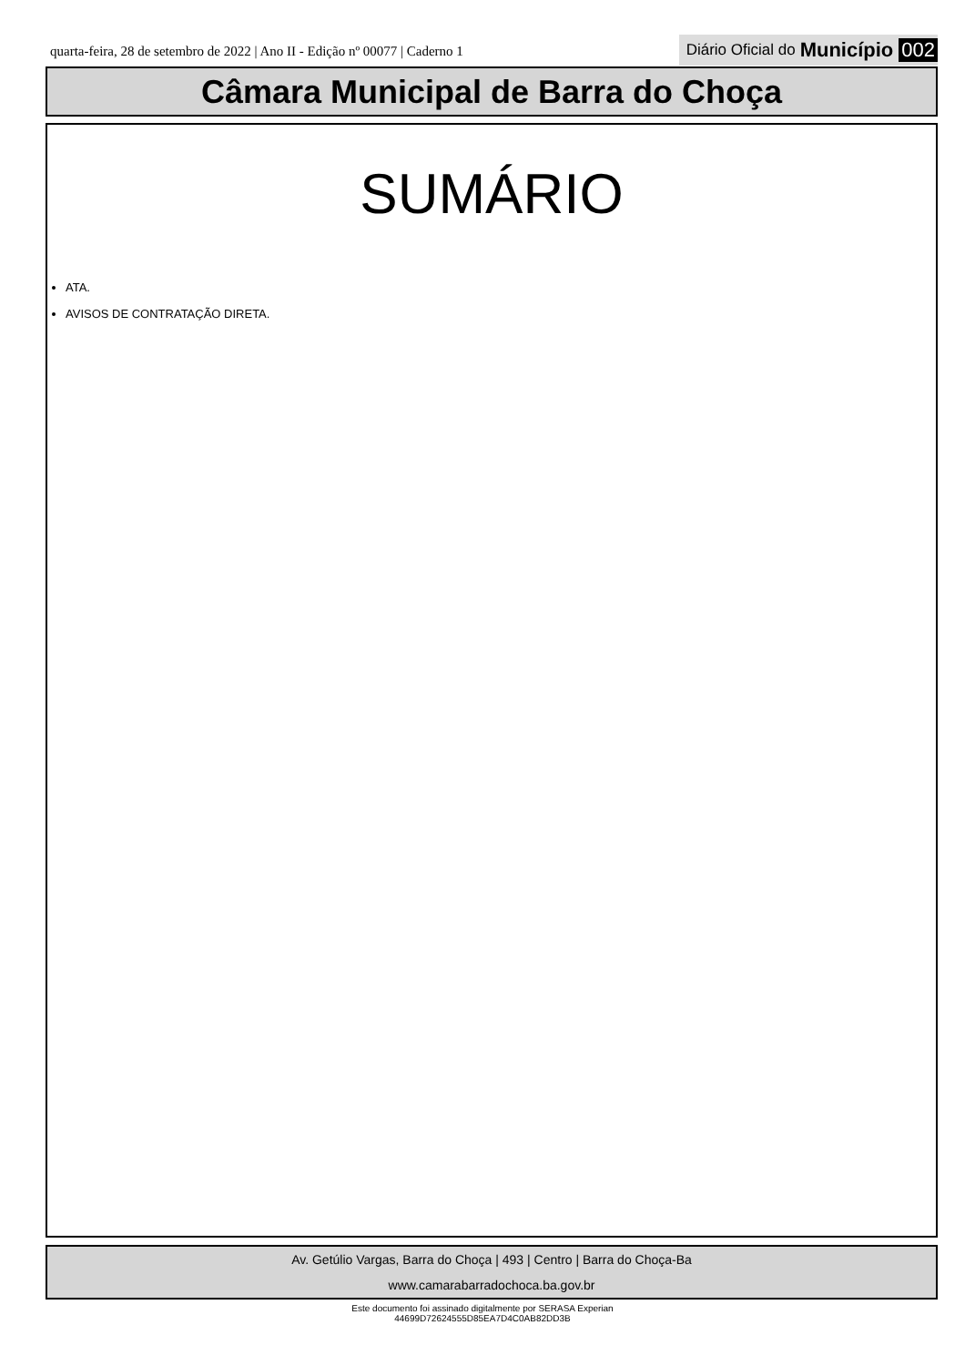quarta-feira, 28 de setembro de 2022 | Ano II - Edição nº 00077 | Caderno 1
Diário Oficial do Município 002
Câmara Municipal de Barra do Choça
SUMÁRIO
ATA.
AVISOS DE CONTRATAÇÃO DIRETA.
Av. Getúlio Vargas, Barra do Choça | 493 | Centro | Barra do Choça-Ba
www.camarabarradochoca.ba.gov.br
Este documento foi assinado digitalmente por SERASA Experian
44699D72624555D85EA7D4C0AB82DD3B